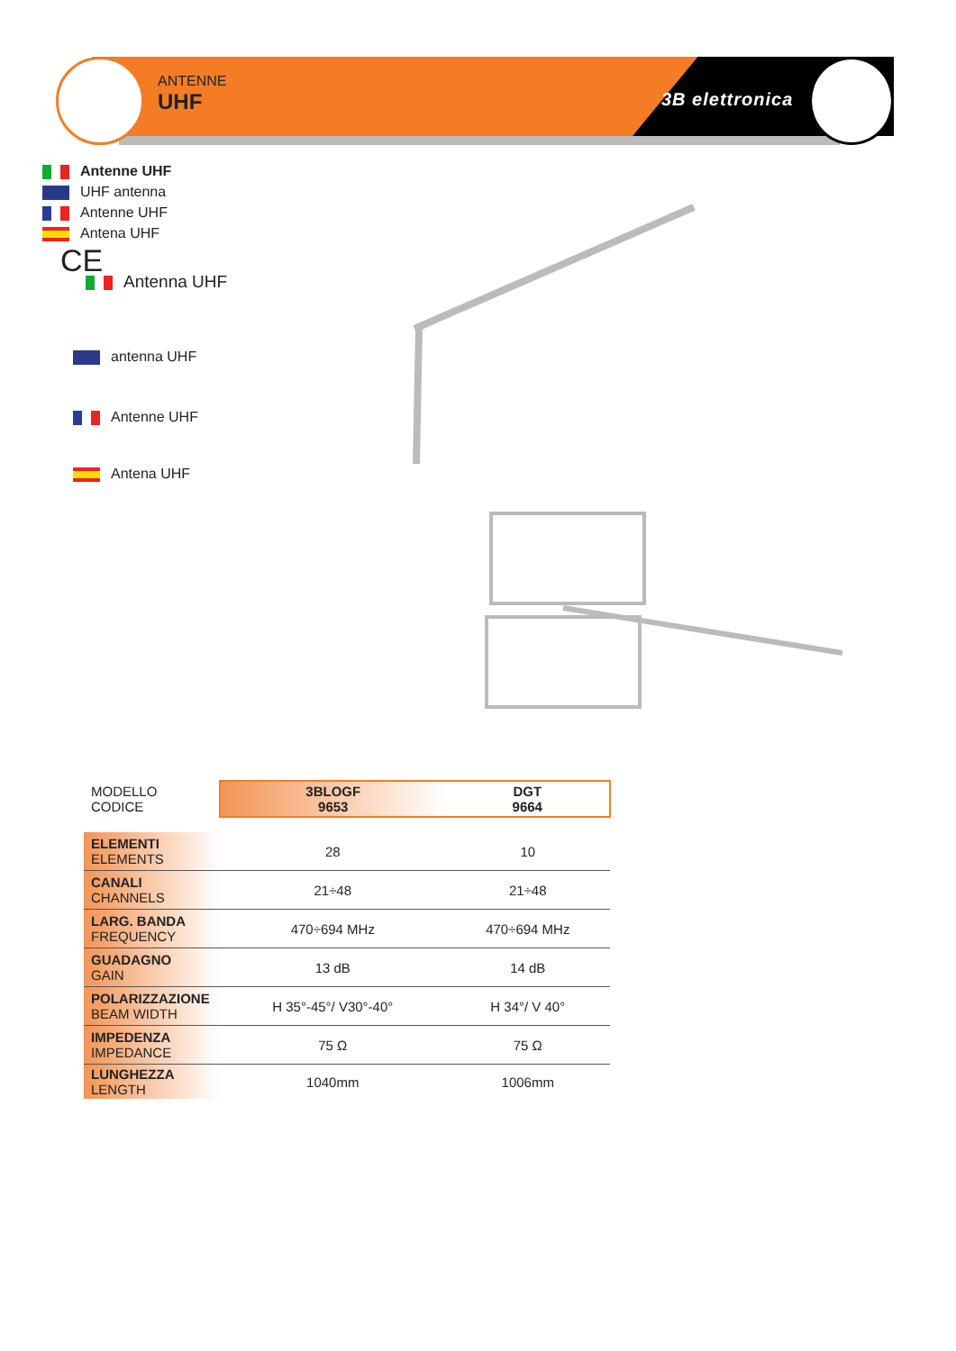ANTENNE
UHF
3B elettronica
Antenne UHF
UHF antenna
Antenne UHF
Antena UHF
CE
Antenna UHF
antenna UHF
Antenne UHF
Antena UHF
| MODELLO CODICE | 3BLOGF 9653 | DGT 9664 |
| ELEMENTI ELEMENTS | 28 | 10 |
| CANALI CHANNELS | 21÷48 | 21÷48 |
| LARG. BANDA FREQUENCY | 470÷694 MHz | 470÷694 MHz |
| GUADAGNO GAIN | 13 dB | 14 dB |
| POLARIZZAZIONE BEAM WIDTH | H 35°-45°/ V30°-40° | H 34°/ V 40° |
| IMPEDENZA IMPEDANCE | 75 Ω | 75 Ω |
| LUNGHEZZA LENGTH | 1040mm | 1006mm |